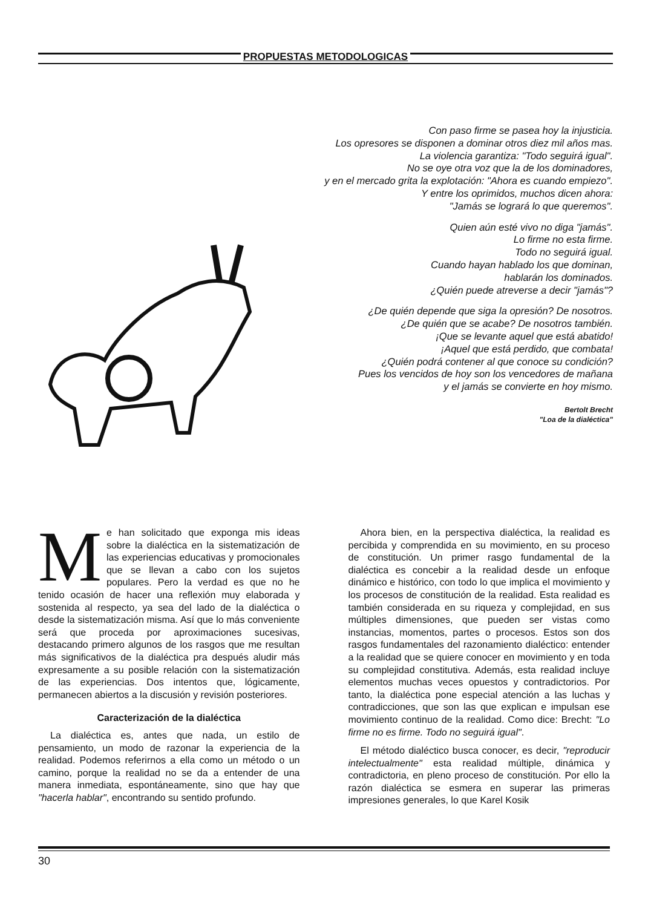PROPUESTAS METODOLOGICAS
Con paso firme se pasea hoy la injusticia.
Los opresores se disponen a dominar otros diez mil años mas.
La violencia garantiza: "Todo seguirá igual".
No se oye otra voz que la de los dominadores,
y en el mercado grita la explotación: "Ahora es cuando empiezo".
Y entre los oprimidos, muchos dicen ahora:
"Jamás se logrará lo que queremos".
Quien aún esté vivo no diga "jamás".
Lo firme no esta firme.
Todo no seguirá igual.
Cuando hayan hablado los que dominan,
hablarán los dominados.
¿Quién puede atreverse a decir "jamás"?
¿De quién depende que siga la opresión? De nosotros.
¿De quién que se acabe? De nosotros también.
¡Que se levante aquel que está abatido!
¡Aquel que está perdido, que combata!
¿Quién podrá contener al que conoce su condición?
Pues los vencidos de hoy son los vencedores de mañana
y el jamás se convierte en hoy mismo.
Bertolt Brecht
"Loa de la dialéctica"
Me han solicitado que exponga mis ideas sobre la dialéctica en la sistematización de las experiencias educativas y promocionales que se llevan a cabo con los sujetos populares. Pero la verdad es que no he tenido ocasión de hacer una reflexión muy elaborada y sostenida al respecto, ya sea del lado de la dialéctica o desde la sistematización misma. Así que lo más conveniente será que proceda por aproximaciones sucesivas, destacando primero algunos de los rasgos que me resultan más significativos de la dialéctica pra después aludir más expresamente a su posible relación con la sistematización de las experiencias. Dos intentos que, lógicamente, permanecen abiertos a la discusión y revisión posteriores.
Caracterización de la dialéctica
La dialéctica es, antes que nada, un estilo de pensamiento, un modo de razonar la experiencia de la realidad. Podemos referirnos a ella como un método o un camino, porque la realidad no se da a entender de una manera inmediata, espontáneamente, sino que hay que "hacerla hablar", encontrando su sentido profundo.
Ahora bien, en la perspectiva dialéctica, la realidad es percibida y comprendida en su movimiento, en su proceso de constitución. Un primer rasgo fundamental de la dialéctica es concebir a la realidad desde un enfoque dinámico e histórico, con todo lo que implica el movimiento y los procesos de constitución de la realidad. Esta realidad es también considerada en su riqueza y complejidad, en sus múltiples dimensiones, que pueden ser vistas como instancias, momentos, partes o procesos. Estos son dos rasgos fundamentales del razonamiento dialéctico: entender a la realidad que se quiere conocer en movimiento y en toda su complejidad constitutiva. Además, esta realidad incluye elementos muchas veces opuestos y contradictorios. Por tanto, la dialéctica pone especial atención a las luchas y contradicciones, que son las que explican e impulsan ese movimiento continuo de la realidad. Como dice: Brecht: "Lo firme no es firme. Todo no seguirá igual".
El método dialéctico busca conocer, es decir, "reproducir intelectualmente" esta realidad múltiple, dinámica y contradictoria, en pleno proceso de constitución. Por ello la razón dialéctica se esmera en superar las primeras impresiones generales, lo que Karel Kosik
30